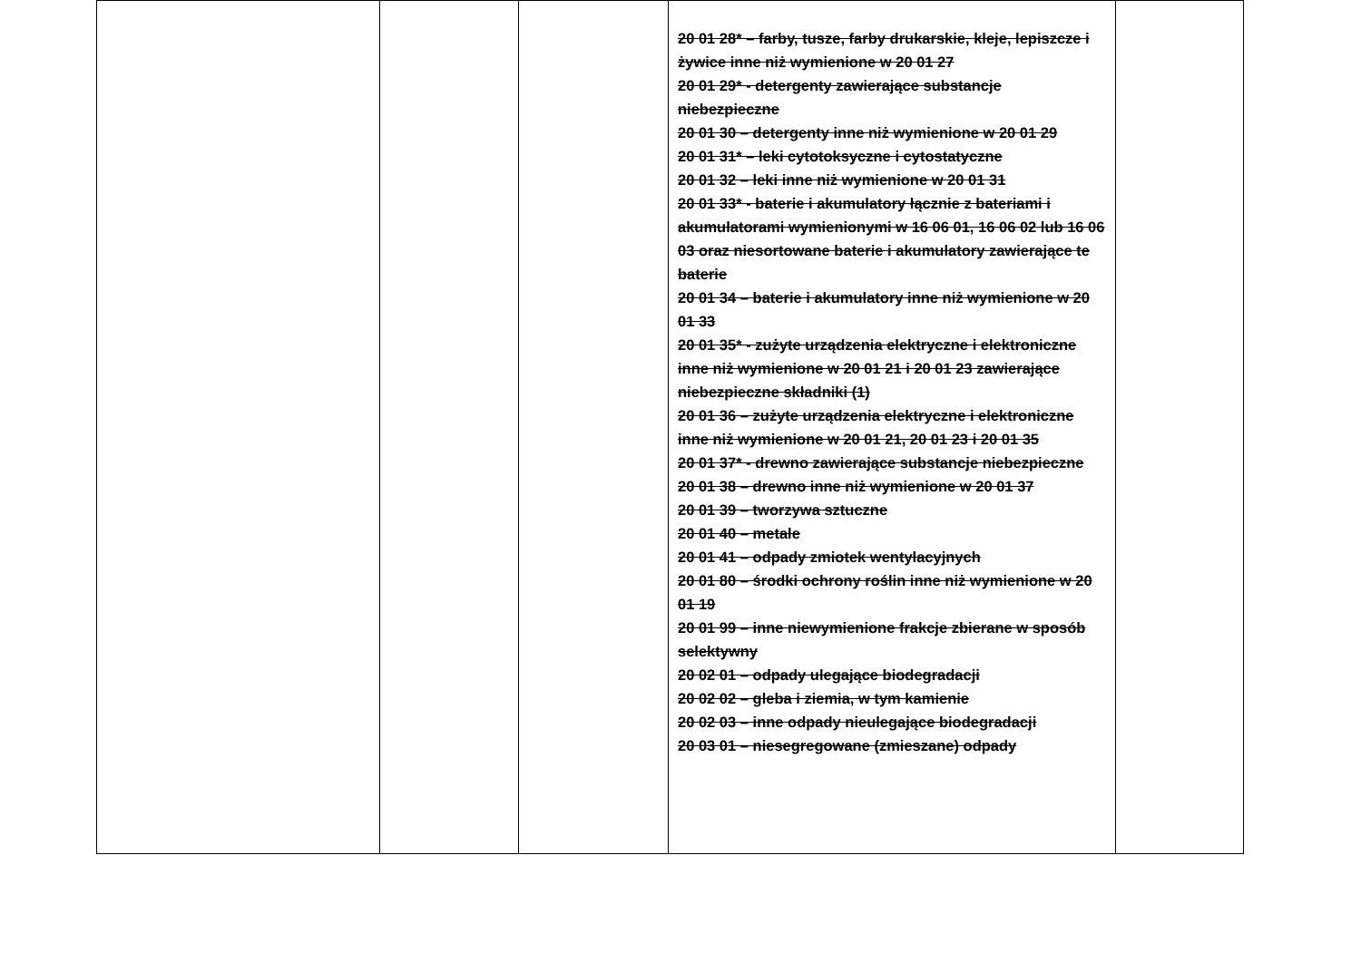| | | | 20 01 28* – farby, tusze, farby drukarskie, kleje, lepiszcze i żywice inne niż wymienione w 20 01 27 20 01 29* - detergenty zawierające substancje niebezpieczne 20 01 30 – detergenty inne niż wymienione w 20 01 29 20 01 31* – leki cytotoksyczne i cytostatyczne 20 01 32 – leki inne niż wymienione w 20 01 31 20 01 33* - baterie i akumulatory łącznie z bateriami i akumulatorami wymienionymi w 16 06 01, 16 06 02 lub 16 06 03 oraz niesortowane baterie i akumulatory zawierające te baterie 20 01 34 – baterie i akumulatory inne niż wymienione w 20 01 33 20 01 35* - zużyte urządzenia elektryczne i elektroniczne inne niż wymienione w 20 01 21 i 20 01 23 zawierające niebezpieczne składniki (1) 20 01 36 – zużyte urządzenia elektryczne i elektroniczne inne niż wymienione w 20 01 21, 20 01 23 i 20 01 35 20 01 37* - drewno zawierające substancje niebezpieczne 20 01 38 – drewno inne niż wymienione w 20 01 37 20 01 39 – tworzywa sztuczne 20 01 40 – metale 20 01 41 – odpady zmiotek wentylacyjnych 20 01 80 – środki ochrony roślin inne niż wymienione w 20 01 19 20 01 99 – inne niewymienione frakcje zbierane w sposób selektywny 20 02 01 – odpady ulegające biodegradacji 20 02 02 – gleba i ziemia, w tym kamienie 20 02 03 – inne odpady nieulegające biodegradacji 20 03 01 – niesegregowane (zmieszane) odpady | |